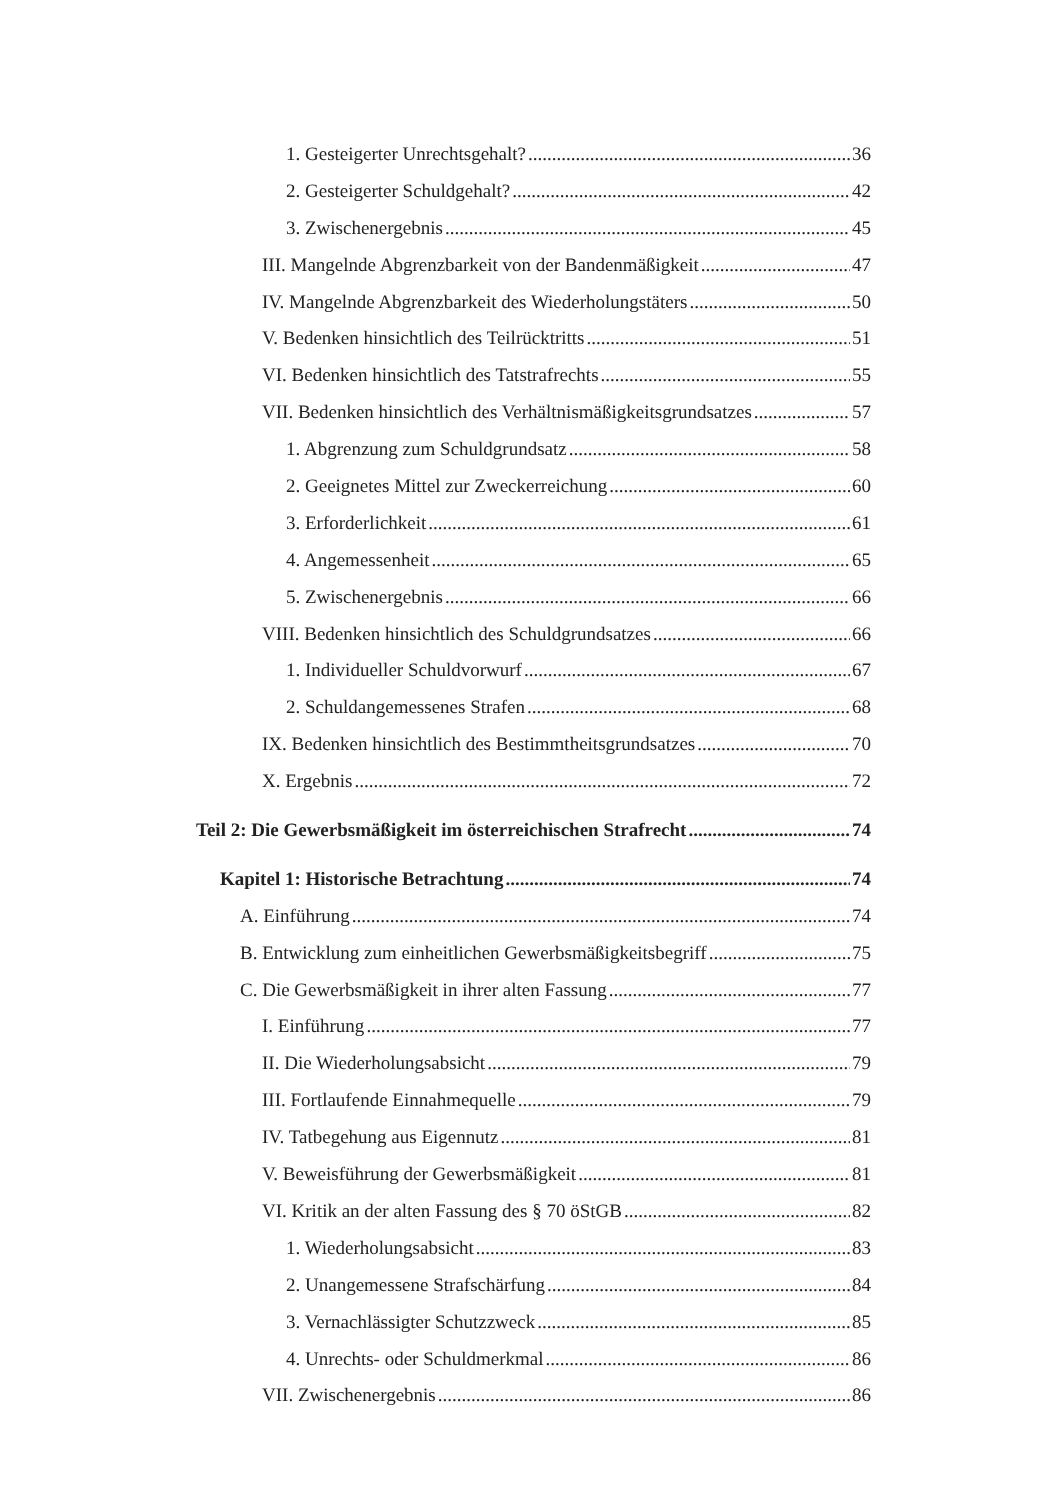1. Gesteigerter Unrechtsgehalt? 36
2. Gesteigerter Schuldgehalt? 42
3. Zwischenergebnis 45
III. Mangelnde Abgrenzbarkeit von der Bandenmäßigkeit 47
IV. Mangelnde Abgrenzbarkeit des Wiederholungstäters 50
V. Bedenken hinsichtlich des Teilrücktritts 51
VI. Bedenken hinsichtlich des Tatstrafrechts 55
VII. Bedenken hinsichtlich des Verhältnismäßigkeitsgrundsatzes 57
1. Abgrenzung zum Schuldgrundsatz 58
2. Geeignetes Mittel zur Zweckerreichung 60
3. Erforderlichkeit 61
4. Angemessenheit 65
5. Zwischenergebnis 66
VIII. Bedenken hinsichtlich des Schuldgrundsatzes 66
1. Individueller Schuldvorwurf 67
2. Schuldangemessenes Strafen 68
IX. Bedenken hinsichtlich des Bestimmtheitsgrundsatzes 70
X. Ergebnis 72
Teil 2: Die Gewerbsmäßigkeit im österreichischen Strafrecht 74
Kapitel 1: Historische Betrachtung 74
A. Einführung 74
B. Entwicklung zum einheitlichen Gewerbsmäßigkeitsbegriff 75
C. Die Gewerbsmäßigkeit in ihrer alten Fassung 77
I. Einführung 77
II. Die Wiederholungsabsicht 79
III. Fortlaufende Einnahmequelle 79
IV. Tatbegehung aus Eigennutz 81
V. Beweisführung der Gewerbsmäßigkeit 81
VI. Kritik an der alten Fassung des § 70 öStGB 82
1. Wiederholungsabsicht 83
2. Unangemessene Strafschärfung 84
3. Vernachlässigter Schutzzweck 85
4. Unrechts- oder Schuldmerkmal 86
VII. Zwischenergebnis 86